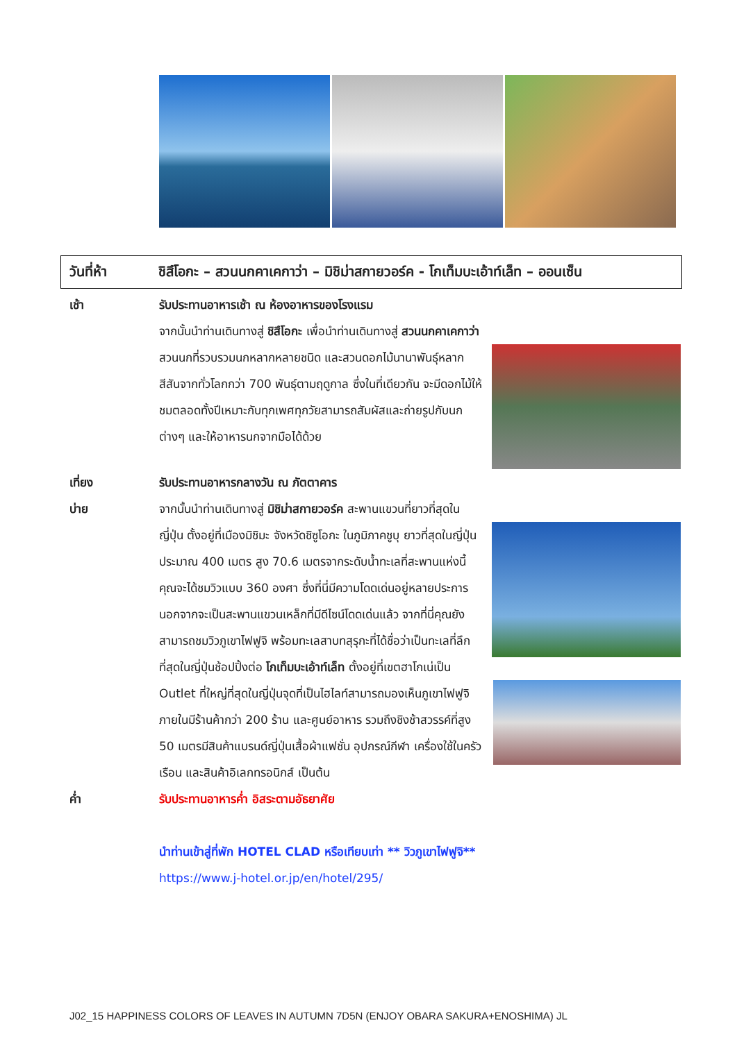วันที่ห้า ชิสึโอกะ – สวนนกคาเคกาว่า – มิชิม่าสกายวอร์ค - โกเท็มบะเอ้าท์เล็ท – ออนเซ็น
เช้า รับประทานอาหารเช้า ณ ห้องอาหารของโรงแรม
จากนั้นนำท่านเดินทางสู่ ชิสึโอกะ เพื่อนำท่านเดินทางสู่ สวนนกคาเคกาว่า สวนนกที่รวบรวมนกหลากหลายชนิด และสวนดอกไม้นานาพันธุ์หลากสีสันจากทั่วโลกกว่า 700 พันธุ์ตามฤดูกาล ซึ่งในที่เดียวกัน จะมีดอกไม้ให้ชมตลอดทั้งปีเหมาะกับทุกเพศทุกวัยสามารถสัมผัสและถ่ายรูปกับนกต่างๆ และให้อาหารนกจากมือได้ด้วย
เที่ยง รับประทานอาหารกลางวัน ณ ภัตตาคาร
บ่าย จากนั้นนำท่านเดินทางสู่ มิชิม่าสกายวอร์ค สะพานแขวนที่ยาวที่สุดในญี่ปุ่น ตั้งอยู่ที่เมืองมิชิมะ จังหวัดชิซูโอกะ ในภูมิภาคชูบุ ยาวที่สุดในญี่ปุ่นประมาณ 400 เมตร สูง 70.6 เมตรจากระดับน้ำทะเลที่สะพานแห่งนี้คุณจะได้ชมวิวแบบ 360 องศา ซึ่งที่นี่มีความโดดเด่นอยู่หลายประการ นอกจากจะเป็นสะพานแขวนเหล็กที่มีดีไซน์โดดเด่นแล้ว จากที่นี่คุณยังสามารถชมวิวภูเขาไฟฟูจิ พร้อมทะเลสาบทสุรุกะที่ได้ชื่อว่าเป็นทะเลที่ลึกที่สุดในญี่ปุ่นช้อปปิ้งต่อ โกเท็มบะเอ้าท์เล็ท ตั้งอยู่ที่เขตฮาโกเน่เป็น Outlet ที่ใหญ่ที่สุดในญี่ปุ่นจุดที่เป็นไฮไลท์สามารถมองเห็นภูเขาไฟฟูจิ
ภายในมีร้านค้ากว่า 200 ร้าน และศูนย์อาหาร รวมถึงชิงช้าสวรรค์ที่สูง 50 เมตรมีสินค้าแบรนด์ญี่ปุ่นเสื้อผ้าแฟชั่น อุปกรณ์กีฬา เครื่องใช้ในครัวเรือน และสินค้าอิเลกทรอนิกส์ เป็นต้น
ค่ำ รับประทานอาหารค่ำ อิสระตามอัธยาศัย
นำท่านเข้าสู่ที่พัก HOTEL CLAD หรือเทียบเท่า ** วิวภูเขาไฟฟูจิ**
https://www.j-hotel.or.jp/en/hotel/295/
J02_15 HAPPINESS COLORS OF LEAVES IN AUTUMN 7D5N (ENJOY OBARA SAKURA+ENOSHIMA) JL